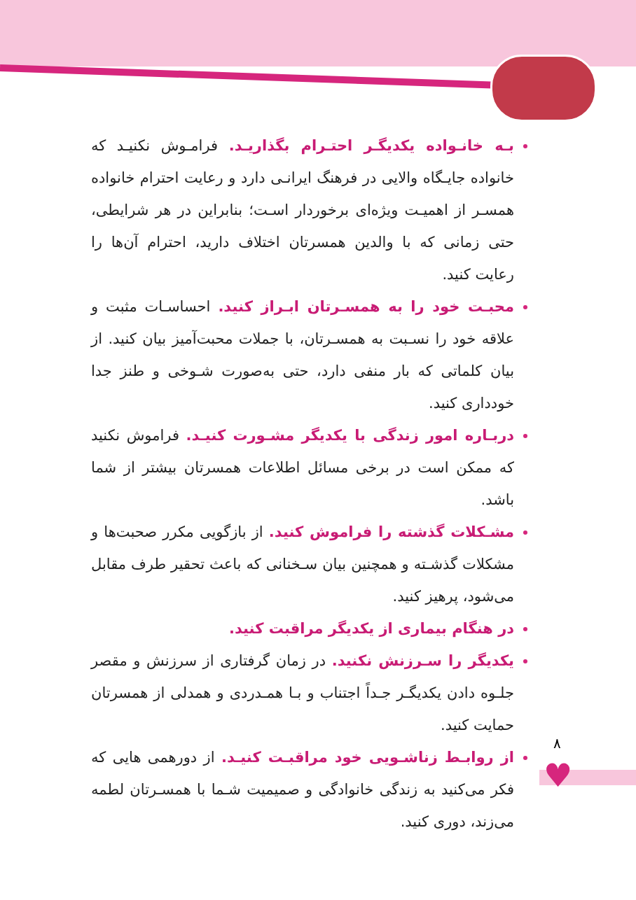♥
۸
بـه خانـواده یکدیگـر احتـرام بگذاریـد. فرامـوش نکنیـد که خانواده جایـگاه والایی در فرهنگ ایرانـی دارد و رعایت احترام خانواده همسـر از اهمیـت ویژه‌ای برخوردار اسـت؛ بنابراین در هر شرایطی، حتی زمانی که با والدین همسرتان اختلاف دارید، احترام آن‌ها را رعایت کنید.
محبـت خود را به همسـرتان ابـراز کنید. احساسـات مثبت و علاقه خود را نسـبت به همسـرتان، با جملات محبت‌آمیز بیان کنید. از بیان کلماتی که بار منفی دارد، حتی به‌صورت شـوخی و طنز جدا خودداری کنید.
دربـاره امور زندگی با یکدیگر مشـورت کنیـد. فراموش نکنید که ممکن است در برخی مسائل اطلاعات همسرتان بیشتر از شما باشد.
مشـکلات گذشته را فراموش کنید. از بازگویی مکرر صحبت‌ها و مشکلات گذشـته و همچنین بیان سـخنانی که باعث تحقیر طرف مقابل می‌شود، پرهیز کنید.
در هنگام بیماری از یکدیگر مراقبت کنید.
یکدیگر را سـرزنش نکنید. در زمان گرفتاری از سرزنش و مقصر جلـوه دادن یکدیگـر جـداً اجتناب و بـا همـدردی و همدلی از همسرتان حمایت کنید.
از روابـط زناشـویی خود مراقبـت کنیـد. از دورهمی هایی که فکر می‌کنید به زندگی خانوادگی و صمیمیت شـما با همسـرتان لطمه می‌زند، دوری کنید.